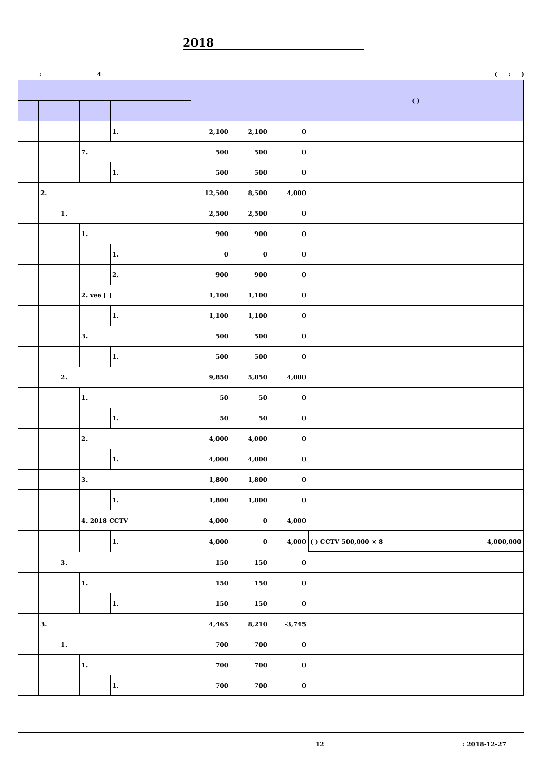2018
: 4 ( : )
| | | | | | | | | ( ) |
| --- | --- | --- | --- | --- | --- | --- | --- | --- |
| | | | | 1. | 2,100 | 2,100 | 0 | |
| | | | 7. | | 500 | 500 | 0 | |
| | | | | 1. | 500 | 500 | 0 | |
| | 2. | | | | 12,500 | 8,500 | 4,000 | |
| | | 1. | | | 2,500 | 2,500 | 0 | |
| | | | 1. | | 900 | 900 | 0 | |
| | | | | 1. | 0 | 0 | 0 | |
| | | | | 2. | 900 | 900 | 0 | |
| | | | 2. vee [ ] | | 1,100 | 1,100 | 0 | |
| | | | | 1. | 1,100 | 1,100 | 0 | |
| | | | 3. | | 500 | 500 | 0 | |
| | | | | 1. | 500 | 500 | 0 | |
| | | 2. | | | 9,850 | 5,850 | 4,000 | |
| | | | 1. | | 50 | 50 | 0 | |
| | | | | 1. | 50 | 50 | 0 | |
| | | | 2. | | 4,000 | 4,000 | 0 | |
| | | | | 1. | 4,000 | 4,000 | 0 | |
| | | | 3. | | 1,800 | 1,800 | 0 | |
| | | | | 1. | 1,800 | 1,800 | 0 | |
| | | | 4. 2018 CCTV | | 4,000 | 0 | 4,000 | |
| | | | | 1. | 4,000 | 0 | 4,000 | ( ) CCTV 500,000 × 8 4,000,000 |
| | | 3. | | | 150 | 150 | 0 | |
| | | | 1. | | 150 | 150 | 0 | |
| | | | | 1. | 150 | 150 | 0 | |
| | 3. | | | | 4,465 | 8,210 | -3,745 | |
| | | 1. | | | 700 | 700 | 0 | |
| | | | 1. | | 700 | 700 | 0 | |
| | | | | 1. | 700 | 700 | 0 | |
12: 2018-12-27